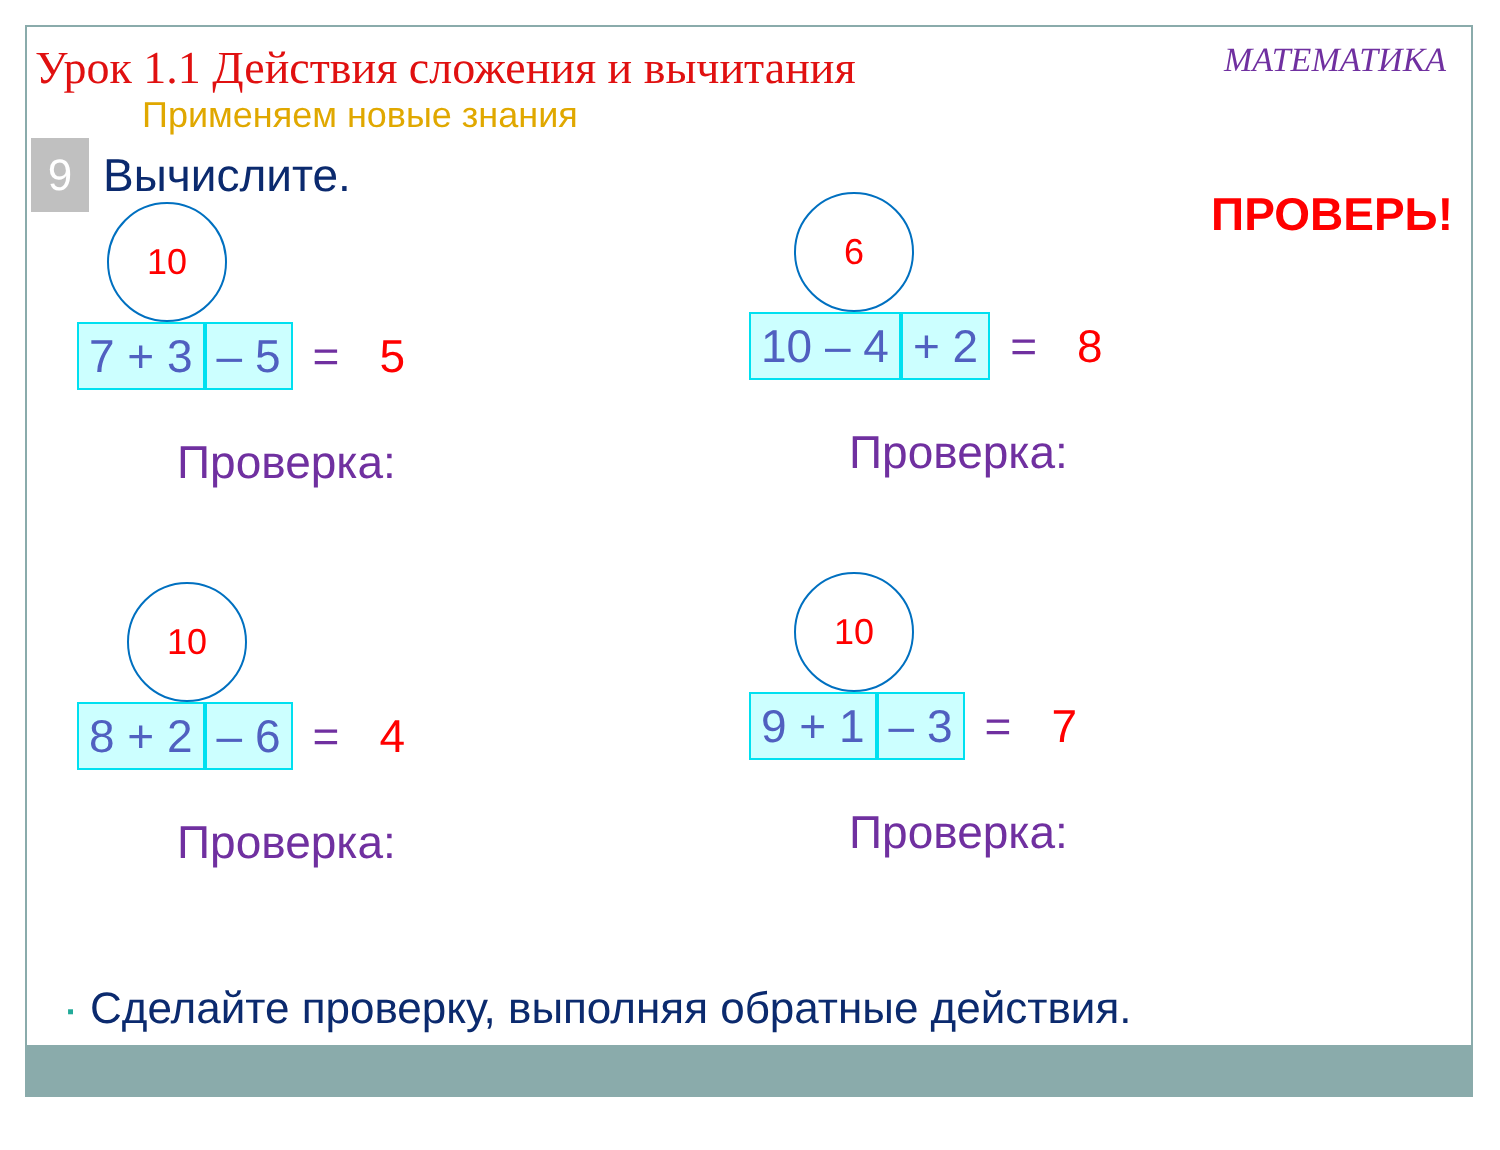Урок 1.1 Действия сложения и вычитания
МАТЕМАТИКА
Применяем новые знания
9
Вычислите.
ПРОВЕРЬ!
10
7 + 3 – 5
= 5
Проверка:
6
10 – 4 + 2
= 8
Проверка:
10
8 + 2 – 6
= 4
Проверка:
10
9 + 1 – 3
= 7
Проверка:
▪ Сделайте проверку, выполняя обратные действия.